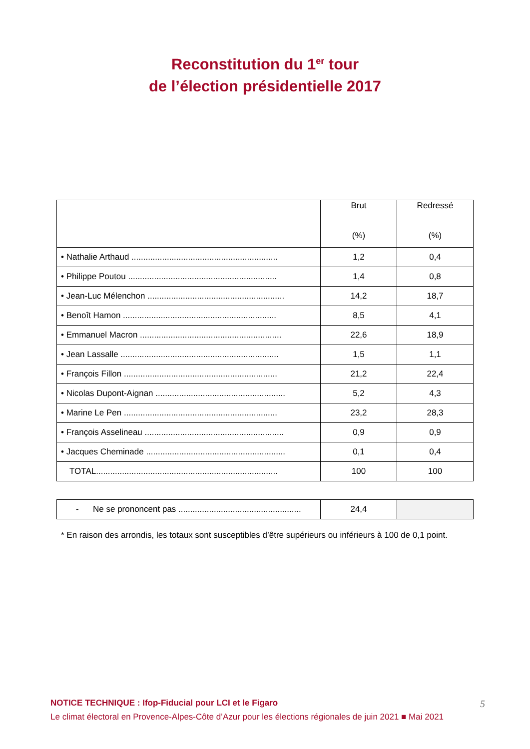Reconstitution du 1<sup>er</sup> tour
de l’élection présidentielle 2017
| | Brut (%) | Redressé (%) |
| --- | --- | --- |
| • Nathalie Arthaud .............................................................. | 1,2 | 0,4 |
| • Philippe Poutou ............................................................... | 1,4 | 0,8 |
| • Jean-Luc Mélenchon .......................................................... | 14,2 | 18,7 |
| • Benoît Hamon ................................................................. | 8,5 | 4,1 |
| • Emmanuel Macron ............................................................ | 22,6 | 18,9 |
| • Jean Lassalle ................................................................... | 1,5 | 1,1 |
| • François Fillon ................................................................. | 21,2 | 22,4 |
| • Nicolas Dupont-Aignan ....................................................... | 5,2 | 4,3 |
| • Marine Le Pen ................................................................. | 23,2 | 28,3 |
| • François Asselineau ........................................................... | 0,9 | 0,9 |
| • Jacques Cheminade ........................................................... | 0,1 | 0,4 |
| TOTAL............................................................................. | 100 | 100 |
| - Ne se prononcent pas .................................................... | 24,4 | |
* En raison des arrondis, les totaux sont susceptibles d’être supérieurs ou inférieurs à 100 de 0,1 point.
5 NOTICE TECHNIQUE : Ifop-Fiducial pour LCI et le Figaro
Le climat électoral en Provence-Alpes-Côte d’Azur pour les élections régionales de juin 2021 ■ Mai 2021